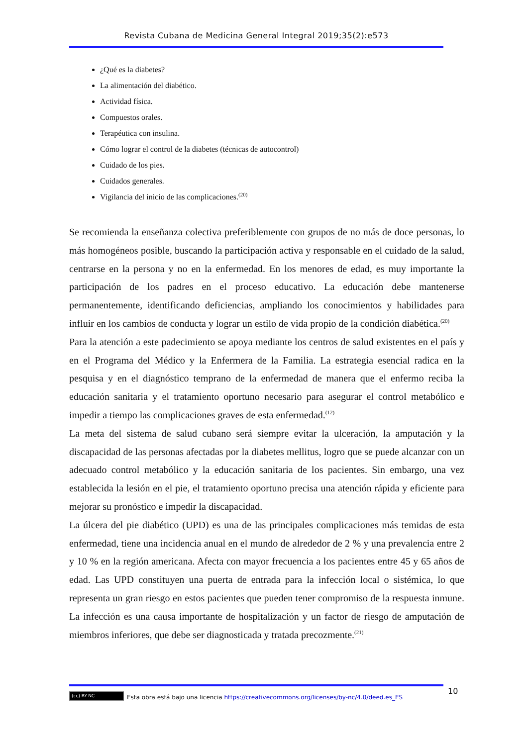Revista Cubana de Medicina General Integral 2019;35(2):e573
¿Qué es la diabetes?
La alimentación del diabético.
Actividad física.
Compuestos orales.
Terapéutica con insulina.
Cómo lograr el control de la diabetes (técnicas de autocontrol)
Cuidado de los pies.
Cuidados generales.
Vigilancia del inicio de las complicaciones.<sup>(20)</sup>
Se recomienda la enseñanza colectiva preferiblemente con grupos de no más de doce personas, lo más homogéneos posible, buscando la participación activa y responsable en el cuidado de la salud, centrarse en la persona y no en la enfermedad. En los menores de edad, es muy importante la participación de los padres en el proceso educativo. La educación debe mantenerse permanentemente, identificando deficiencias, ampliando los conocimientos y habilidades para influir en los cambios de conducta y lograr un estilo de vida propio de la condición diabética.<sup>(20)</sup>
Para la atención a este padecimiento se apoya mediante los centros de salud existentes en el país y en el Programa del Médico y la Enfermera de la Familia. La estrategia esencial radica en la pesquisa y en el diagnóstico temprano de la enfermedad de manera que el enfermo reciba la educación sanitaria y el tratamiento oportuno necesario para asegurar el control metabólico e impedir a tiempo las complicaciones graves de esta enfermedad.<sup>(12)</sup>
La meta del sistema de salud cubano será siempre evitar la ulceración, la amputación y la discapacidad de las personas afectadas por la diabetes mellitus, logro que se puede alcanzar con un adecuado control metabólico y la educación sanitaria de los pacientes. Sin embargo, una vez establecida la lesión en el pie, el tratamiento oportuno precisa una atención rápida y eficiente para mejorar su pronóstico e impedir la discapacidad.
La úlcera del pie diabético (UPD) es una de las principales complicaciones más temidas de esta enfermedad, tiene una incidencia anual en el mundo de alrededor de 2 % y una prevalencia entre 2 y 10 % en la región americana. Afecta con mayor frecuencia a los pacientes entre 45 y 65 años de edad. Las UPD constituyen una puerta de entrada para la infección local o sistémica, lo que representa un gran riesgo en estos pacientes que pueden tener compromiso de la respuesta inmune. La infección es una causa importante de hospitalización y un factor de riesgo de amputación de miembros inferiores, que debe ser diagnosticada y tratada precozmente.<sup>(21)</sup>
10
(cc) BY-NC
Esta obra está bajo una licencia https://creativecommons.org/licenses/by-nc/4.0/deed.es_ES